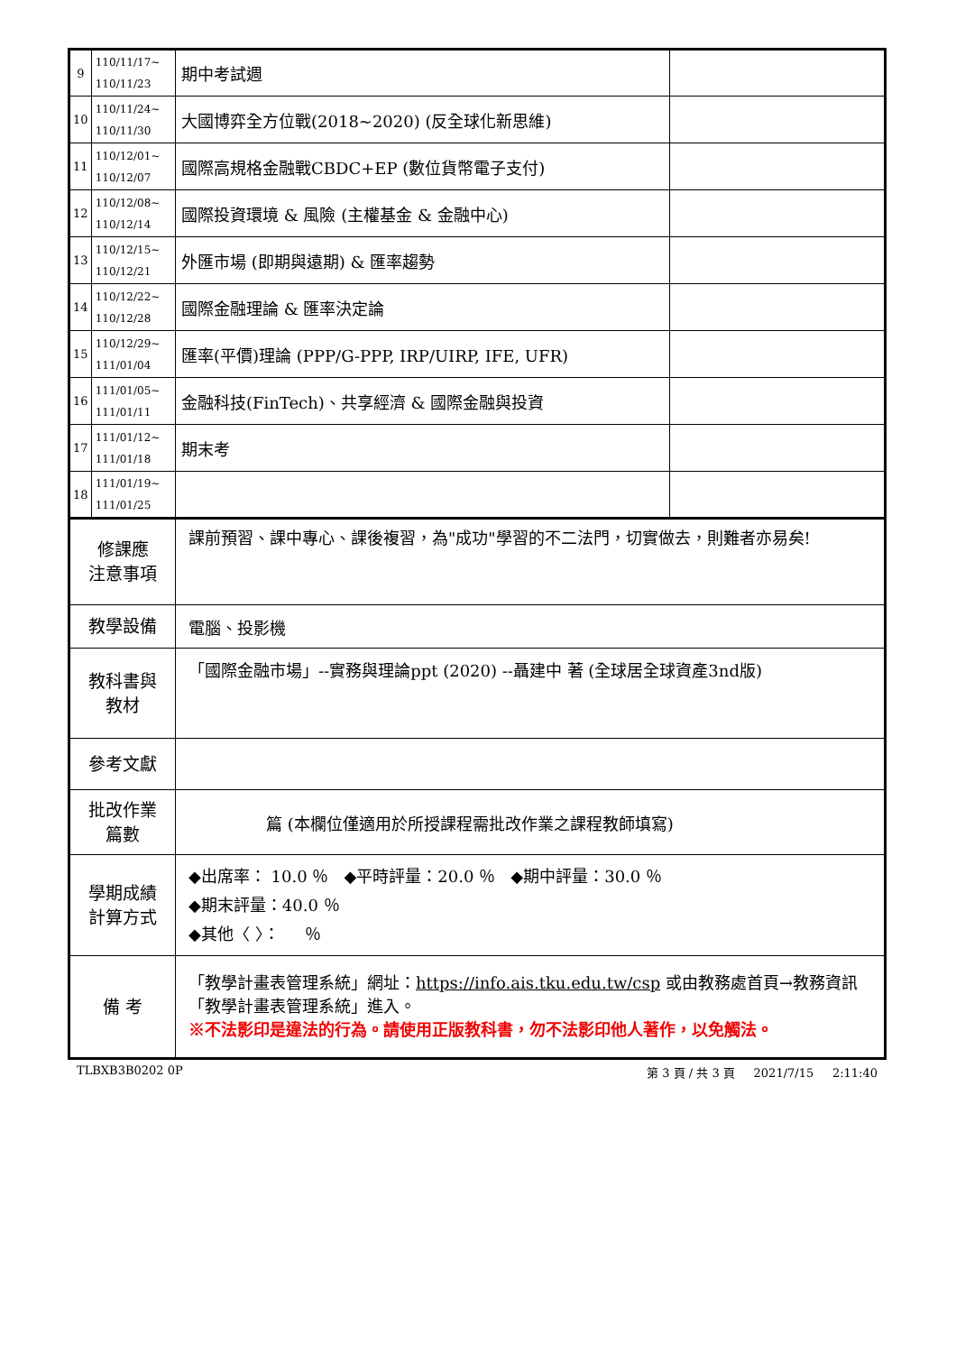| 9 | 110/11/17~ 110/11/23 | 期中考試週 | |
| 10 | 110/11/24~ 110/11/30 | 大國博弈全方位戰(2018~2020) (反全球化新思維) | |
| 11 | 110/12/01~ 110/12/07 | 國際高規格金融戰CBDC+EP (數位貨幣電子支付) | |
| 12 | 110/12/08~ 110/12/14 | 國際投資環境 & 風險 (主權基金 & 金融中心) | |
| 13 | 110/12/15~ 110/12/21 | 外匯市場 (即期與遠期) & 匯率趨勢 | |
| 14 | 110/12/22~ 110/12/28 | 國際金融理論 & 匯率決定論 | |
| 15 | 110/12/29~ 111/01/04 | 匯率(平價)理論 (PPP/G-PPP, IRP/UIRP, IFE, UFR) | |
| 16 | 111/01/05~ 111/01/11 | 金融科技(FinTech)、共享經濟 & 國際金融與投資 | |
| 17 | 111/01/12~ 111/01/18 | 期末考 | |
| 18 | 111/01/19~ 111/01/25 | | |
| 修課應 注意事項 | | 課前預習、課中專心、課後複習，為"成功"學習的不二法門，切實做去，則難者亦易矣! | |
| 教學設備 | | 電腦、投影機 | |
| 教科書與 教材 | | 「國際金融市場」--實務與理論ppt (2020) --聶建中 著 (全球居全球資產3nd版) | |
| 參考文獻 | | | |
| 批改作業 篇數 | | 篇 (本欄位僅適用於所授課程需批改作業之課程教師填寫) | |
| 學期成績 計算方式 | | ◆出席率： 10.0 ％ ◆平時評量：20.0 ％ ◆期中評量：30.0 ％ ◆期末評量：40.0 ％ ◆其他〈 〉： ％ | |
| 備 考 | | 「教學計畫表管理系統」網址： https://info.ais.tku.edu.tw/csp 或由教務處首頁→教務資訊「教學計畫表管理系統」進入。 ※不法影印是違法的行為。請使用正版教科書，勿不法影印他人著作，以免觸法。 | |
TLBXB3B0202 0P 第 3 頁 / 共 3 頁 2021/7/15 2:11:40